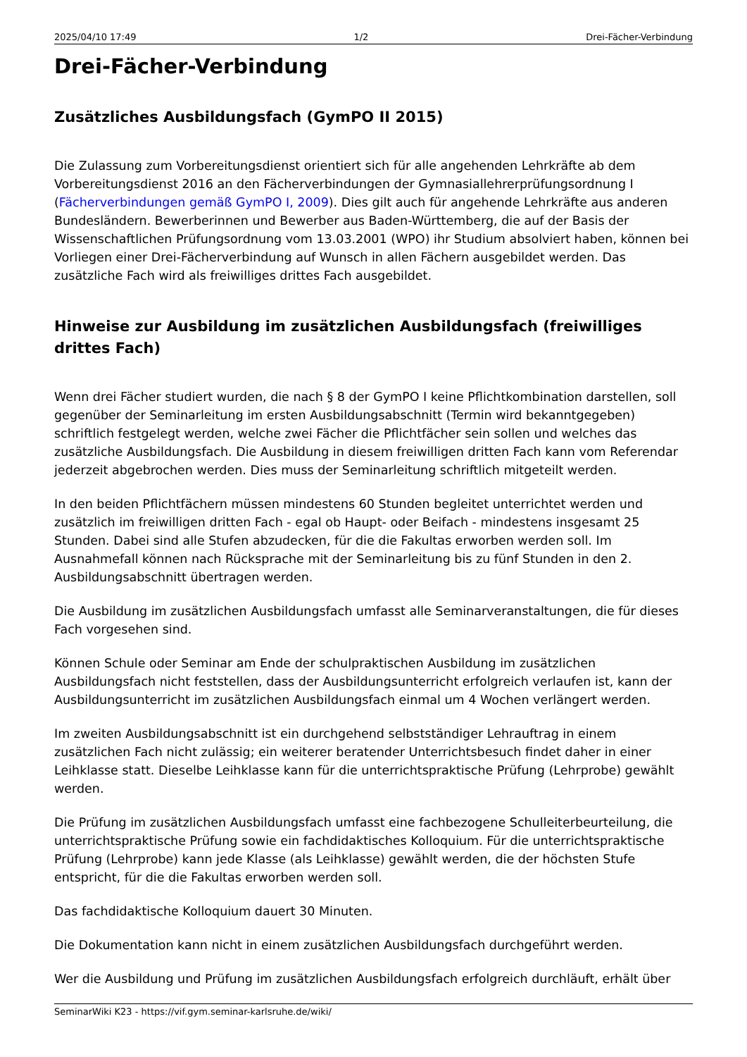2025/04/10 17:49 1/2 Drei-Fächer-Verbindung
Drei-Fächer-Verbindung
Zusätzliches Ausbildungsfach (GymPO II 2015)
Die Zulassung zum Vorbereitungsdienst orientiert sich für alle angehenden Lehrkräfte ab dem Vorbereitungsdienst 2016 an den Fächerverbindungen der Gymnasiallehrerprüfungsordnung I (Fächerverbindungen gemäß GymPO I, 2009). Dies gilt auch für angehende Lehrkräfte aus anderen Bundesländern. Bewerberinnen und Bewerber aus Baden-Württemberg, die auf der Basis der Wissenschaftlichen Prüfungsordnung vom 13.03.2001 (WPO) ihr Studium absolviert haben, können bei Vorliegen einer Drei-Fächerverbindung auf Wunsch in allen Fächern ausgebildet werden. Das zusätzliche Fach wird als freiwilliges drittes Fach ausgebildet.
Hinweise zur Ausbildung im zusätzlichen Ausbildungsfach (freiwilliges drittes Fach)
Wenn drei Fächer studiert wurden, die nach § 8 der GymPO I keine Pflichtkombination darstellen, soll gegenüber der Seminarleitung im ersten Ausbildungsabschnitt (Termin wird bekanntgegeben) schriftlich festgelegt werden, welche zwei Fächer die Pflichtfächer sein sollen und welches das zusätzliche Ausbildungsfach. Die Ausbildung in diesem freiwilligen dritten Fach kann vom Referendar jederzeit abgebrochen werden. Dies muss der Seminarleitung schriftlich mitgeteilt werden.
In den beiden Pflichtfächern müssen mindestens 60 Stunden begleitet unterrichtet werden und zusätzlich im freiwilligen dritten Fach - egal ob Haupt- oder Beifach - mindestens insgesamt 25 Stunden. Dabei sind alle Stufen abzudecken, für die die Fakultas erworben werden soll. Im Ausnahmefall können nach Rücksprache mit der Seminarleitung bis zu fünf Stunden in den 2. Ausbildungsabschnitt übertragen werden.
Die Ausbildung im zusätzlichen Ausbildungsfach umfasst alle Seminarveranstaltungen, die für dieses Fach vorgesehen sind.
Können Schule oder Seminar am Ende der schulpraktischen Ausbildung im zusätzlichen Ausbildungsfach nicht feststellen, dass der Ausbildungsunterricht erfolgreich verlaufen ist, kann der Ausbildungsunterricht im zusätzlichen Ausbildungsfach einmal um 4 Wochen verlängert werden.
Im zweiten Ausbildungsabschnitt ist ein durchgehend selbstständiger Lehrauftrag in einem zusätzlichen Fach nicht zulässig; ein weiterer beratender Unterrichtsbesuch findet daher in einer Leihklasse statt. Dieselbe Leihklasse kann für die unterrichtspraktische Prüfung (Lehrprobe) gewählt werden.
Die Prüfung im zusätzlichen Ausbildungsfach umfasst eine fachbezogene Schulleiterbeurteilung, die unterrichtspraktische Prüfung sowie ein fachdidaktisches Kolloquium. Für die unterrichtspraktische Prüfung (Lehrprobe) kann jede Klasse (als Leihklasse) gewählt werden, die der höchsten Stufe entspricht, für die die Fakultas erworben werden soll.
Das fachdidaktische Kolloquium dauert 30 Minuten.
Die Dokumentation kann nicht in einem zusätzlichen Ausbildungsfach durchgeführt werden.
Wer die Ausbildung und Prüfung im zusätzlichen Ausbildungsfach erfolgreich durchläuft, erhält über
SeminarWiki K23 - https://vif.gym.seminar-karlsruhe.de/wiki/